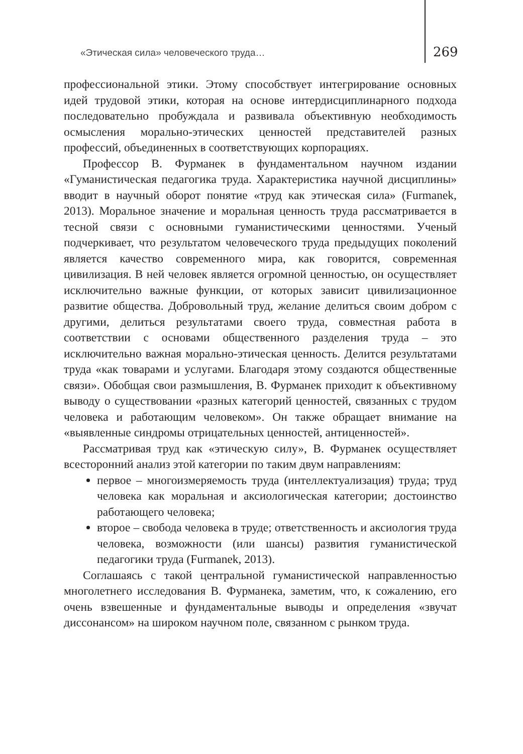«Этическая сила» человеческого труда…
269
профессиональной этики. Этому способствует интегрирование основных идей трудовой этики, которая на основе интердисциплинарного подхода последовательно пробуждала и развивала объективную необходимость осмысления морально-этических ценностей представителей разных профессий, объединенных в соответствующих корпорациях.
Профессор В. Фурманек в фундаментальном научном издании «Гуманистическая педагогика труда. Характеристика научной дисциплины» вводит в научный оборот понятие «труд как этическая сила» (Furmanek, 2013). Моральное значение и моральная ценность труда рассматривается в тесной связи с основными гуманистическими ценностями. Ученый подчеркивает, что результатом человеческого труда предыдущих поколений является качество современного мира, как говорится, современная цивилизация. В ней человек является огромной ценностью, он осуществляет исключительно важные функции, от которых зависит цивилизационное развитие общества. Добровольный труд, желание делиться своим добром с другими, делиться результатами своего труда, совместная работа в соответствии с основами общественного разделения труда – это исключительно важная морально-этическая ценность. Делится результатами труда «как товарами и услугами. Благодаря этому создаются общественные связи». Обобщая свои размышления, В. Фурманек приходит к объективному выводу о существовании «разных категорий ценностей, связанных с трудом человека и работающим человеком». Он также обращает внимание на «выявленные синдромы отрицательных ценностей, антиценностей».
Рассматривая труд как «этическую силу», В. Фурманек осуществляет всесторонний анализ этой категории по таким двум направлениям:
первое – многоизмеряемость труда (интеллектуализация) труда; труд человека как моральная и аксиологическая категории; достоинство работающего человека;
второе – свобода человека в труде; ответственность и аксиология труда человека, возможности (или шансы) развития гуманистической педагогики труда (Furmanek, 2013).
Соглашаясь с такой центральной гуманистической направленностью многолетнего исследования В. Фурманека, заметим, что, к сожалению, его очень взвешенные и фундаментальные выводы и определения «звучат диссонансом» на широком научном поле, связанном с рынком труда.